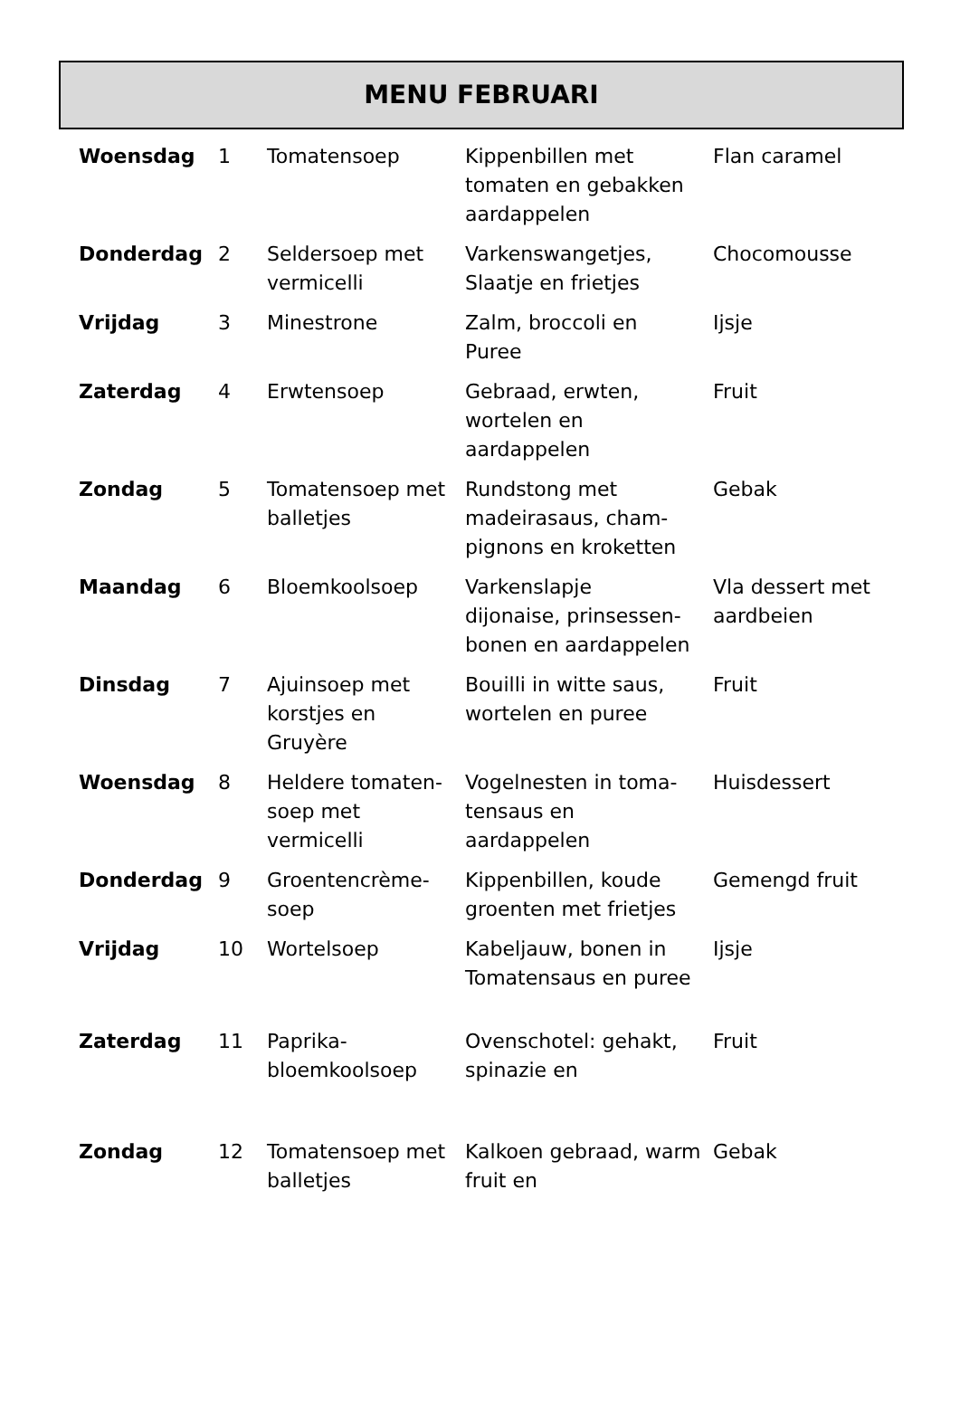MENU FEBRUARI
| Woensdag | 1 | Tomatensoep | Kippenbillen met tomaten en gebakken aardappelen | Flan caramel |
| Donderdag | 2 | Seldersoep met vermicelli | Varkenswangetjes, Slaatje en frietjes | Chocomousse |
| Vrijdag | 3 | Minestrone | Zalm, broccoli en Puree | Ijsje |
| Zaterdag | 4 | Erwtensoep | Gebraad, erwten, wortelen en aardappelen | Fruit |
| Zondag | 5 | Tomatensoep met balletjes | Rundstong met madeirasaus, cham-pignons en kroketten | Gebak |
| Maandag | 6 | Bloemkoolsoep | Varkenslapje dijonaise, prinsessen-bonen en aardappelen | Vla dessert met aardbeien |
| Dinsdag | 7 | Ajuinsoep met korstjes en Gruyère | Bouilli in witte saus, wortelen en puree | Fruit |
| Woensdag | 8 | Heldere tomaten-soep met vermicelli | Vogelnesten in toma-tensaus en aardappelen | Huisdessert |
| Donderdag | 9 | Groentencrème-soep | Kippenbillen, koude groenten met frietjes | Gemengd fruit |
| Vrijdag | 10 | Wortelsoep | Kabeljauw, bonen in Tomatensaus en puree | Ijsje |
| Zaterdag | 11 | Paprika-bloemkoolsoep | Ovenschotel: gehakt, spinazie en | Fruit |
| Zondag | 12 | Tomatensoep met balletjes | Kalkoen gebraad, warm fruit en | Gebak |